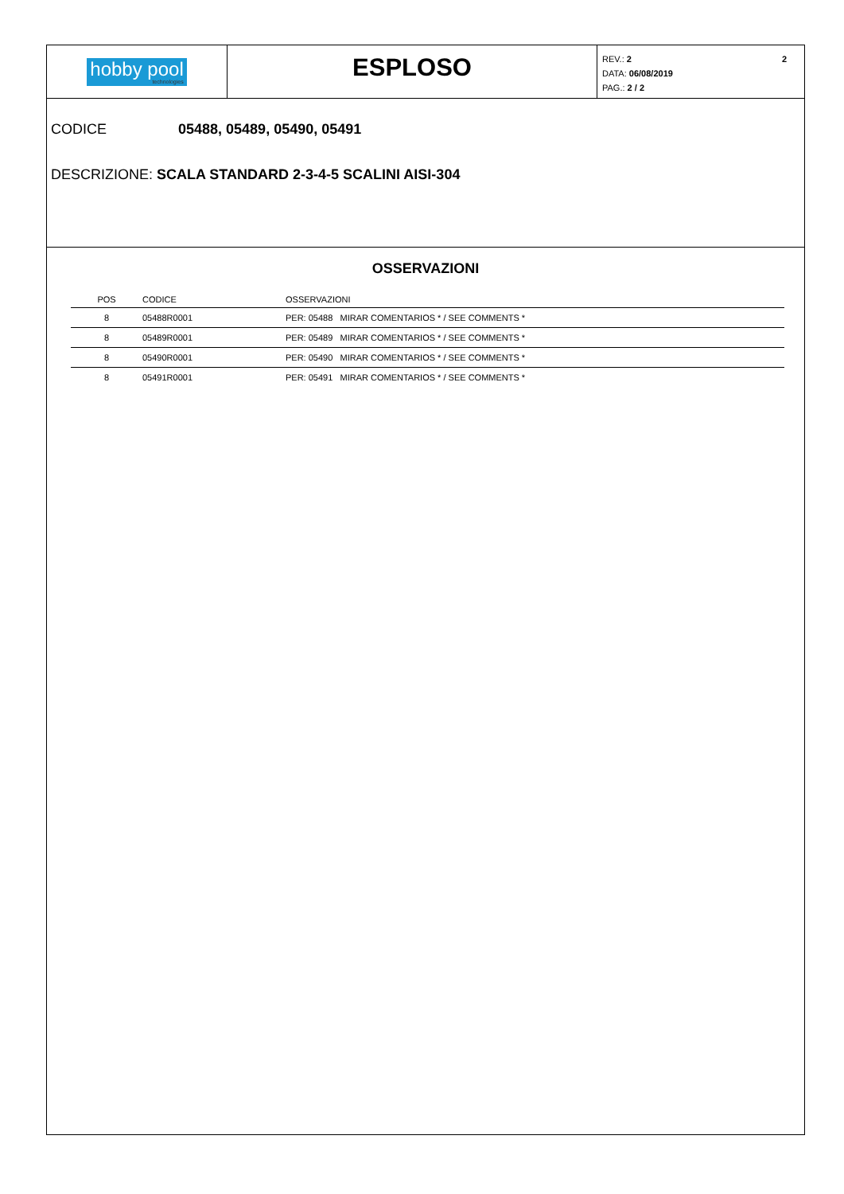hobby pool
technologies
ESPLOSO
2 REV.: 2
DATA: 06/08/2019
PAG.: 2 / 2
CODICE 05488, 05489, 05490, 05491
DESCRIZIONE: SCALA STANDARD 2-3-4-5 SCALINI AISI-304
OSSERVAZIONI
| POS | CODICE | OSSERVAZIONI |
| --- | --- | --- |
| 8 | 05488R0001 | PER: 05488 MIRAR COMENTARIOS * / SEE COMMENTS * |
| 8 | 05489R0001 | PER: 05489 MIRAR COMENTARIOS * / SEE COMMENTS * |
| 8 | 05490R0001 | PER: 05490 MIRAR COMENTARIOS * / SEE COMMENTS * |
| 8 | 05491R0001 | PER: 05491 MIRAR COMENTARIOS * / SEE COMMENTS * |